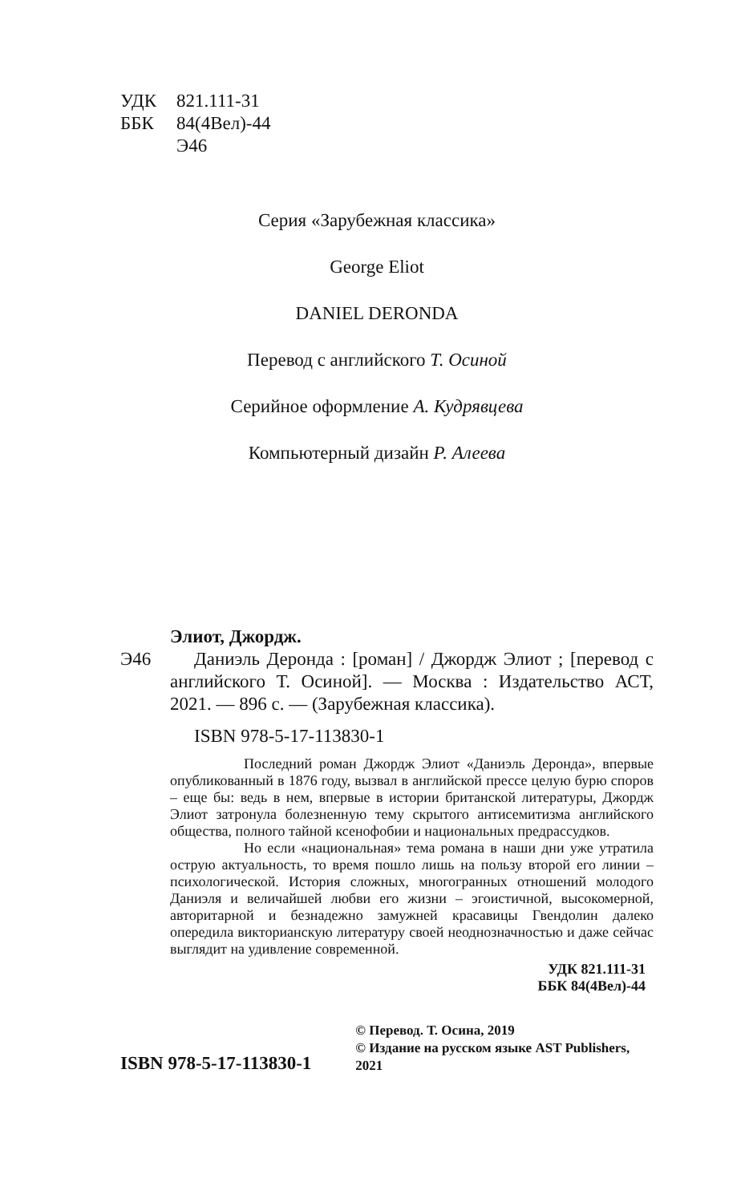УДК 821.111-31
ББК 84(4Вел)-44
Э46
Серия «Зарубежная классика»
George Eliot
DANIEL DERONDA
Перевод с английского Т. Осиной
Серийное оформление А. Кудрявцева
Компьютерный дизайн Р. Алеева
Элиот, Джордж.
Э46 Даниэль Деронда : [роман] / Джордж Элиот ; [перевод с английского Т. Осиной]. — Москва : Издательство АСТ, 2021. — 896 с. — (Зарубежная классика).
ISBN 978-5-17-113830-1
Последний роман Джордж Элиот «Даниэль Деронда», впервые опубликованный в 1876 году, вызвал в английской прессе целую бурю споров – еще бы: ведь в нем, впервые в истории британской литературы, Джордж Элиот затронула болезненную тему скрытого антисемитизма английского общества, полного тайной ксенофобии и национальных предрассудков.
Но если «национальная» тема романа в наши дни уже утратила острую актуальность, то время пошло лишь на пользу второй его линии – психологической. История сложных, многогранных отношений молодого Даниэля и величайшей любви его жизни – эгоистичной, высокомерной, авторитарной и безнадежно замужней красавицы Гвендолин далеко опередила викторианскую литературу своей неоднозначностью и даже сейчас выглядит на удивление современной.
УДК 821.111-31
ББК 84(4Вел)-44
ISBN 978-5-17-113830-1
© Перевод. Т. Осина, 2019
© Издание на русском языке AST Publishers, 2021